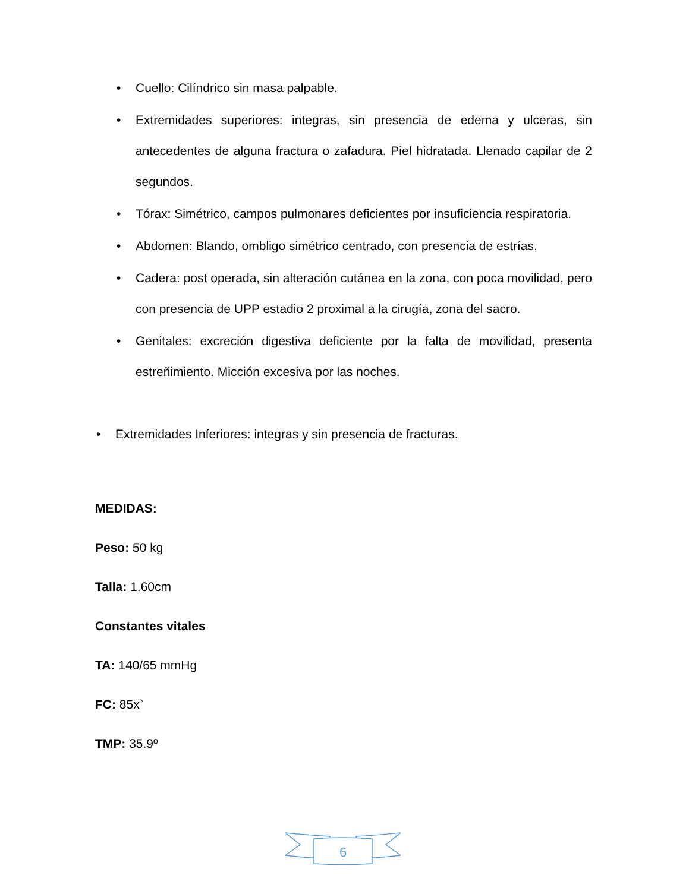• Cuello: Cilíndrico sin masa palpable.
• Extremidades superiores: integras, sin presencia de edema y ulceras, sin antecedentes de alguna fractura o zafadura. Piel hidratada. Llenado capilar de 2 segundos.
• Tórax: Simétrico, campos pulmonares deficientes por insuficiencia respiratoria.
• Abdomen: Blando, ombligo simétrico centrado, con presencia de estrías.
• Cadera: post operada, sin alteración cutánea en la zona, con poca movilidad, pero con presencia de UPP estadio 2 proximal a la cirugía, zona del sacro.
• Genitales: excreción digestiva deficiente por la falta de movilidad, presenta estreñimiento. Micción excesiva por las noches.
• Extremidades Inferiores: integras y sin presencia de fracturas.
MEDIDAS:
Peso: 50 kg
Talla: 1.60cm
Constantes vitales
TA: 140/65 mmHg
FC: 85x`
TMP: 35.9º
6